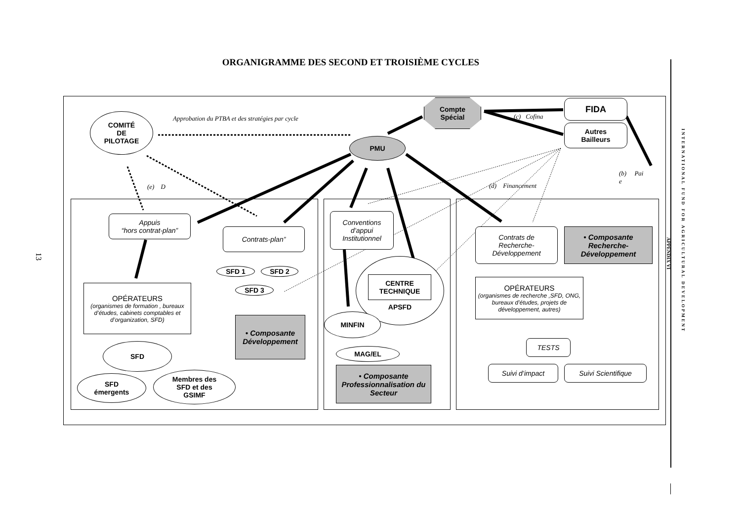ORGANIGRAMME DES SECOND ET TROISIÈME CYCLES
Compte
Spécial
FIDA
Autres
Bailleurs
Approbation du PTBA et des stratégies par cycle
(c) Cofina
COMITÉ
DE
PILOTAGE
PMU
(b) Pai
e
(e) D (d) Financement
Appuis
“hors contrat-plan”
Contrats-plan”
SFD 1 SFD 2
SFD 3
OPÉRATEURS
(organismes de formation , bureaux d’études, cabinets comptables et d’organization, SFD)
• Composante Développement
SFD
SFD
émergents
Membres des
SFD et des
GSIMF
Conventions
d’appui
Institutionnel
APSFD
CENTRE
TECHNIQUE
MINFIN
MAG/EL
• Composante Professionnalisation du Secteur
Contrats de
Recherche-
Développement
• Composante Recherche-Développement
OPÉRATEURS
(organismes de recherche ,SFD, ONG, bureaux d’études, projets de développement, autres)
TESTS
Suivi d’impact Suivi Scientifique
13
APPENDIX VI
INTERNATIONAL FUND FOR AGRICULTURAL DEVELOPMENT